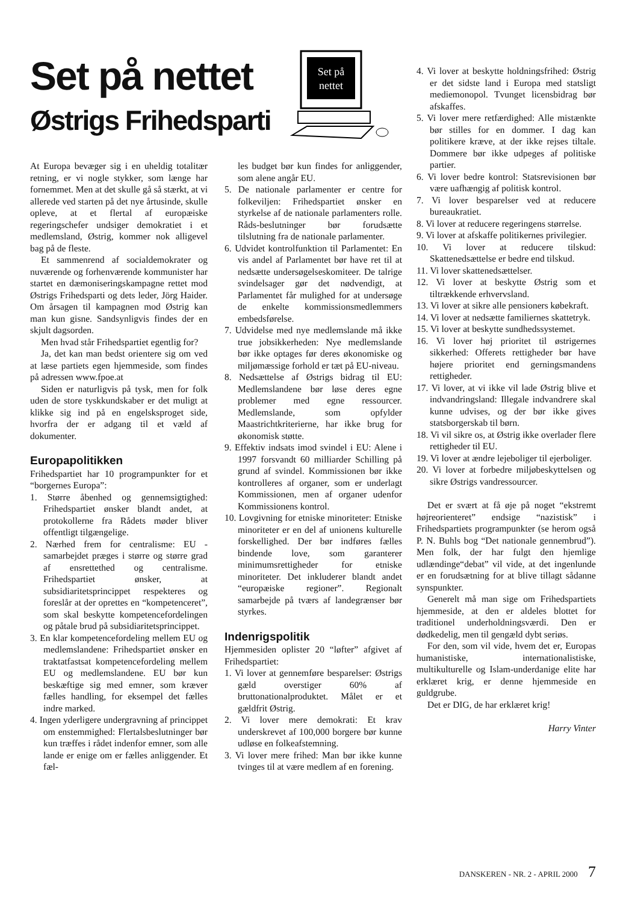Set på nettet
Østrigs Frihedsparti
Set på
nettet
At Europa bevæger sig i en uheldig totalitær retning, er vi nogle stykker, som længe har fornemmet. Men at det skulle gå så stærkt, at vi allerede ved starten på det nye årtusinde, skulle opleve, at et flertal af europæiske regeringschefer undsiger demokratiet i et medlemsland, Østrig, kommer nok alligevel bag på de fleste.
Et sammenrend af socialdemokrater og nuværende og forhenværende kommunister har startet en dæmoniseringskampagne rettet mod Østrigs Frihedsparti og dets leder, Jörg Haider. Om årsagen til kampagnen mod Østrig kan man kun gisne. Sandsynligvis findes der en skjult dagsorden.
Men hvad står Frihedspartiet egentlig for?
Ja, det kan man bedst orientere sig om ved at læse partiets egen hjemmeside, som findes på adressen www.fpoe.at
Siden er naturligvis på tysk, men for folk uden de store tyskkundskaber er det muligt at klikke sig ind på en engelsksproget side, hvorfra der er adgang til et væld af dokumenter.
Europapolitikken
Frihedspartiet har 10 programpunkter for et “borgernes Europa”:
1. Større åbenhed og gennemsigtighed: Frihedspartiet ønsker blandt andet, at protokollerne fra Rådets møder bliver offentligt tilgængelige.
2. Nærhed frem for centralisme: EU - samarbejdet præges i større og større grad af ensrettethed og centralisme. Frihedspartiet ønsker, at subsidiaritetsprincippet respekteres og foreslår at der oprettes en “kompetenceret”, som skal beskytte kompetencefordelingen og påtale brud på subsidiaritetsprincippet.
3. En klar kompetencefordeling mellem EU og medlemslandene: Frihedspartiet ønsker en traktatfastsat kompetencefordeling mellem EU og medlemslandene. EU bør kun beskæftige sig med emner, som kræver fælles handling, for eksempel det fælles indre marked.
4. Ingen yderligere undergravning af princippet om enstemmighed: Flertalsbeslutninger bør kun træffes i rådet indenfor emner, som alle lande er enige om er fælles anliggender. Et fæl-
les budget bør kun findes for anliggender, som alene angår EU.
5. De nationale parlamenter er centre for folkeviljen: Frihedspartiet ønsker en styrkelse af de nationale parlamenters rolle. Råds-beslutninger bør forudsætte tilslutning fra de nationale parlamenter.
6. Udvidet kontrolfunktion til Parlamentet: En vis andel af Parlamentet bør have ret til at nedsætte undersøgelseskomiteer. De talrige svindelsager gør det nødvendigt, at Parlamentet får mulighed for at undersøge de enkelte kommissionsmedlemmers embedsførelse.
7. Udvidelse med nye medlemslande må ikke true jobsikkerheden: Nye medlemslande bør ikke optages før deres økonomiske og miljømæssige forhold er tæt på EU-niveau.
8. Nedsættelse af Østrigs bidrag til EU: Medlemslandene bør løse deres egne problemer med egne ressourcer. Medlemslande, som opfylder Maastrichtkriterierne, har ikke brug for økonomisk støtte.
9. Effektiv indsats imod svindel i EU: Alene i 1997 forsvandt 60 milliarder Schilling på grund af svindel. Kommissionen bør ikke kontrolleres af organer, som er underlagt Kommissionen, men af organer udenfor Kommissionens kontrol.
10. Lovgivning for etniske minoriteter: Etniske minoriteter er en del af unionens kulturelle forskellighed. Der bør indføres fælles bindende love, som garanterer minimumsrettigheder for etniske minoriteter. Det inkluderer blandt andet “europæiske regioner”. Regionalt samarbejde på tværs af landegrænser bør styrkes.
Indenrigspolitik
Hjemmesiden oplister 20 “løfter” afgivet af Frihedspartiet:
1. Vi lover at gennemføre besparelser: Østrigs gæld overstiger 60% af bruttonationalproduktet. Målet er et gældfrit Østrig.
2. Vi lover mere demokrati: Et krav underskrevet af 100,000 borgere bør kunne udløse en folkeafstemning.
3. Vi lover mere frihed: Man bør ikke kunne tvinges til at være medlem af en forening.
4. Vi lover at beskytte holdningsfrihed: Østrig er det sidste land i Europa med statsligt mediemonopol. Tvunget licensbidrag bør afskaffes.
5. Vi lover mere retfærdighed: Alle mistænkte bør stilles for en dommer. I dag kan politikere kræve, at der ikke rejses tiltale. Dommere bør ikke udpeges af politiske partier.
6. Vi lover bedre kontrol: Statsrevisionen bør være uafhængig af politisk kontrol.
7. Vi lover besparelser ved at reducere bureaukratiet.
8. Vi lover at reducere regeringens størrelse.
9. Vi lover at afskaffe politikernes privilegier.
10. Vi lover at reducere tilskud: Skattenedsættelse er bedre end tilskud.
11. Vi lover skattenedsættelser.
12. Vi lover at beskytte Østrig som et tiltrækkende erhvervsland.
13. Vi lover at sikre alle pensioners købekraft.
14. Vi lover at nedsætte familiernes skattetryk.
15. Vi lover at beskytte sundhedssystemet.
16. Vi lover høj prioritet til østrigernes sikkerhed: Offerets rettigheder bør have højere prioritet end gerningsmandens rettigheder.
17. Vi lover, at vi ikke vil lade Østrig blive et indvandringsland: Illegale indvandrere skal kunne udvises, og der bør ikke gives statsborgerskab til børn.
18. Vi vil sikre os, at Østrig ikke overlader flere rettigheder til EU.
19. Vi lover at ændre lejeboliger til ejerboliger.
20. Vi lover at forbedre miljøbeskyttelsen og sikre Østrigs vandressourcer.
Det er svært at få øje på noget “ekstremt højreorienteret” endsige “nazistisk” i Frihedspartiets programpunkter (se herom også P. N. Buhls bog “Det nationale gennembrud”). Men folk, der har fulgt den hjemlige udlændinge“debat” vil vide, at det ingenlunde er en forudsætning for at blive tillagt sådanne synspunkter.
Generelt må man sige om Frihedspartiets hjemmeside, at den er aldeles blottet for traditionel underholdningsværdi. Den er dødkedelig, men til gengæld dybt seriøs.
For den, som vil vide, hvem det er, Europas humanistiske, internationalistiske, multikulturelle og Islam-underdanige elite har erklæret krig, er denne hjemmeside en guldgrube.
Det er DIG, de har erklæret krig!
Harry Vinter
DANSKEREN - NR. 2 - APRIL 2000 7